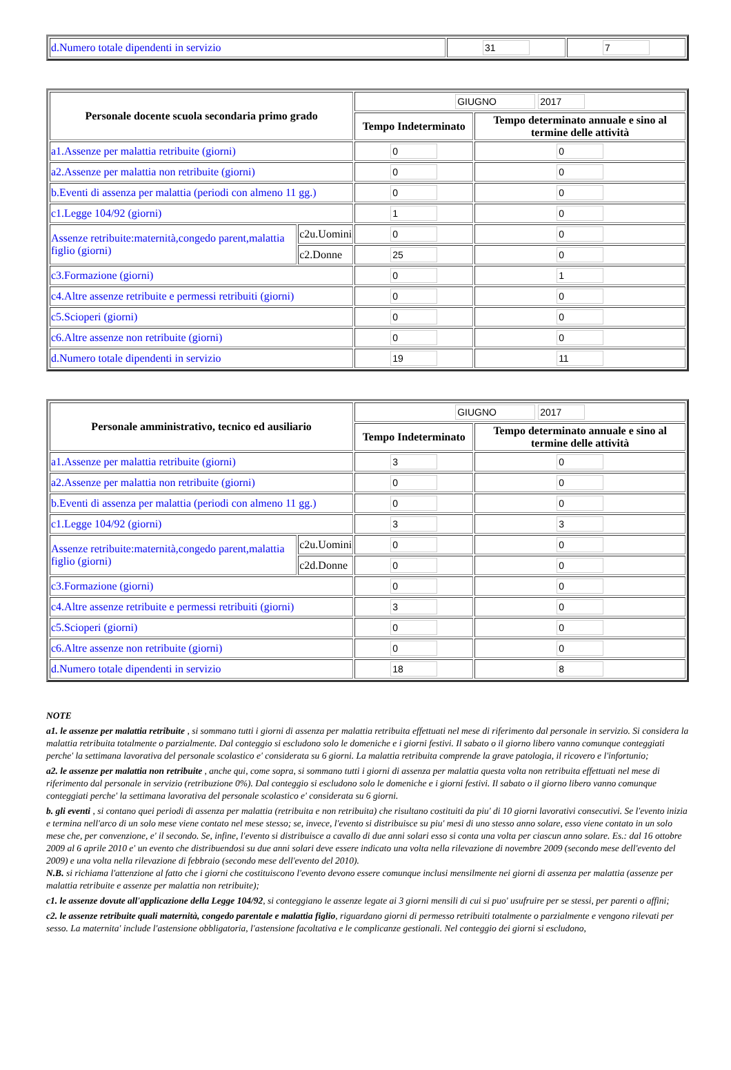| d.Numero totale dipendenti in servizio | 31 | 7 |
| Personale docente scuola secondaria primo grado | | GIUGNO 2017 | |
| | | Tempo Indeterminato | Tempo determinato annuale e sino al termine delle attività |
| a1.Assenze per malattia retribuite (giorni) | | 0 | 0 |
| a2.Assenze per malattia non retribuite (giorni) | | 0 | 0 |
| b.Eventi di assenza per malattia (periodi con almeno 11 gg.) | | 0 | 0 |
| c1.Legge 104/92 (giorni) | | 1 | 0 |
| Assenze retribuite:maternità,congedo parent,malattia figlio (giorni) | c2u.Uomini | 0 | 0 |
| | c2.Donne | 25 | 0 |
| c3.Formazione (giorni) | | 0 | 1 |
| c4.Altre assenze retribuite e permessi retribuiti (giorni) | | 0 | 0 |
| c5.Scioperi (giorni) | | 0 | 0 |
| c6.Altre assenze non retribuite (giorni) | | 0 | 0 |
| d.Numero totale dipendenti in servizio | | 19 | 11 |
| Personale amministrativo, tecnico ed ausiliario | | GIUGNO 2017 | |
| | | Tempo Indeterminato | Tempo determinato annuale e sino al termine delle attività |
| a1.Assenze per malattia retribuite (giorni) | | 3 | 0 |
| a2.Assenze per malattia non retribuite (giorni) | | 0 | 0 |
| b.Eventi di assenza per malattia (periodi con almeno 11 gg.) | | 0 | 0 |
| c1.Legge 104/92 (giorni) | | 3 | 3 |
| Assenze retribuite:maternità,congedo parent,malattia figlio (giorni) | c2u.Uomini | 0 | 0 |
| | c2d.Donne | 0 | 0 |
| c3.Formazione (giorni) | | 0 | 0 |
| c4.Altre assenze retribuite e permessi retribuiti (giorni) | | 3 | 0 |
| c5.Scioperi (giorni) | | 0 | 0 |
| c6.Altre assenze non retribuite (giorni) | | 0 | 0 |
| d.Numero totale dipendenti in servizio | | 18 | 8 |
NOTE
a1. le assenze per malattia retribuite , si sommano tutti i giorni di assenza per malattia retribuita effettuati nel mese di riferimento dal personale in servizio. Si considera la malattia retribuita totalmente o parzialmente. Dal conteggio si escludono solo le domeniche e i giorni festivi. Il sabato o il giorno libero vanno comunque conteggiati perche' la settimana lavorativa del personale scolastico e' considerata su 6 giorni. La malattia retribuita comprende la grave patologia, il ricovero e l'infortunio;
a2. le assenze per malattia non retribuite , anche qui, come sopra, si sommano tutti i giorni di assenza per malattia questa volta non retribuita effettuati nel mese di riferimento dal personale in servizio (retribuzione 0%). Dal conteggio si escludono solo le domeniche e i giorni festivi. Il sabato o il giorno libero vanno comunque conteggiati perche' la settimana lavorativa del personale scolastico e' considerata su 6 giorni.
b. gli eventi , si contano quei periodi di assenza per malattia (retribuita e non retribuita) che risultano costituiti da piu' di 10 giorni lavorativi consecutivi. Se l'evento inizia e termina nell'arco di un solo mese viene contato nel mese stesso; se, invece, l'evento si distribuisce su piu' mesi di uno stesso anno solare, esso viene contato in un solo mese che, per convenzione, e' il secondo. Se, infine, l'evento si distribuisce a cavallo di due anni solari esso si conta una volta per ciascun anno solare. Es.: dal 16 ottobre 2009 al 6 aprile 2010 e' un evento che distribuendosi su due anni solari deve essere indicato una volta nella rilevazione di novembre 2009 (secondo mese dell'evento del 2009) e una volta nella rilevazione di febbraio (secondo mese dell'evento del 2010).
N.B. si richiama l'attenzione al fatto che i giorni che costituiscono l'evento devono essere comunque inclusi mensilmente nei giorni di assenza per malattia (assenze per malattia retribuite e assenze per malattia non retribuite);
c1. le assenze dovute all'applicazione della Legge 104/92, si conteggiano le assenze legate ai 3 giorni mensili di cui si puo' usufruire per se stessi, per parenti o affini;
c2. le assenze retribuite quali maternità, congedo parentale e malattia figlio, riguardano giorni di permesso retribuiti totalmente o parzialmente e vengono rilevati per sesso. La maternita' include l'astensione obbligatoria, l'astensione facoltativa e le complicanze gestionali. Nel conteggio dei giorni si escludono,